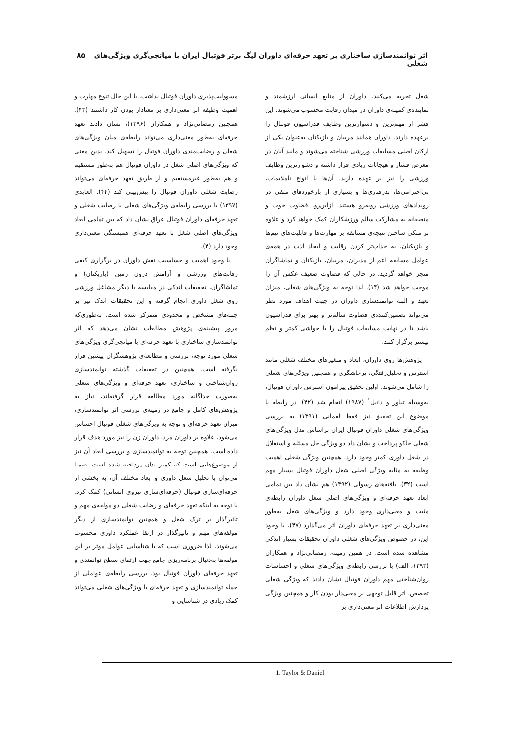اثر توانمندسازی ساختاری بر تعهد حرفه‌ای داوران لیگ برتر فوتبال ایران با میانجی‌گری ویژگی‌های شغلی ۸۵
شغل تجربه می‌کنند. داوران از منابع انسانی ارزشمند و نماینده‌ی کمیته‌ی داوران در میدان رقابت محسوب می‌شوند. این قشر از مهم‌ترین و دشوارترین وظایف فدراسیون فوتبال را برعهده دارند. داوران همانند مربیان و بازیکنان به‌عنوان یکی از ارکان اصلی مسابقات ورزشی شناخته می‌شوند و مانند آنان در معرض فشار و هیجانات زیادی قرار داشته و دشوارترین وظایف ورزشی را نیز بر عهده دارند. آن‌ها با انواع ناملایمات، بی‌احترامی‌ها، بدرفتاری‌ها و بسیاری از بازخوردهای منفی در رویدادهای ورزشی روبه‌رو هستند. ازاین‌رو، قضاوت خوب و منصفانه به مشارکت سالم ورزشکاران کمک خواهد کرد و علاوه بر متکی ساختن نتیجه‌ی مسابقه بر مهارت‌ها و قابلیت‌های تیم‌ها و بازیکنان، به جذاب‌تر کردن رقابت و ایجاد لذت در همه‌ی عوامل مسابقه اعم از مدیران، مربیان، بازیکنان و تماشاگران منجر خواهد گردید، در حالی که قضاوت ضعیف عکس آن را موجب خواهد شد (۱۳). لذا توجه به ویژگی‌های شغلی، میزان تعهد و البته توانمندسازی داوران در جهت اهداف مورد نظر می‌تواند تضمین‌کننده‌ی قضاوت سالم‌تر و بهتر برای فدراسیون باشد تا در نهایت مسابقات فوتبال را با حواشی کمتر و نظم بیشتر برگزار کنند.
پژوهش‌ها روی داوران، ابعاد و متغیرهای مختلف شغلی مانند استرس و تحلیل‌رفتگی، پرخاشگری و همچنین ویژگی‌های شغلی را شامل می‌شوند. اولین تحقیق پیرامون استرس داوران فوتبال، به‌وسیله تیلور و دانیل<sup>۱</sup> (۱۹۸۷) انجام شد (۴۲). در رابطه با موضوع این تحقیق نیز فقط لقمانی (۱۳۹۱) به بررسی ویژگی‌های شغلی داوران فوتبال ایران براساس مدل ویژگی‌های شغلی جاکو پرداخت و نشان داد دو ویژگی حل مسئله و استقلال در شغل داوری کمتر وجود دارد. همچنین ویژگی شغلی اهمیت وظیفه به مثابه ویژگی اصلی شغل داوران فوتبال بسیار مهم است (۳۲). یافته‌های رسولی (۱۳۹۲) هم نشان داد بین تمامی ابعاد تعهد حرفه‌ای و ویژگی‌های اصلی شغل داوران رابطه‌ی مثبت و معنی‌داری وجود دارد و ویژگی‌های شغل به‌طور معنی‌داری بر تعهد حرفه‌ای داوران اثر می‌گذارد (۴۷). با وجود این، در خصوص ویژگی‌های شغلی داوران تحقیقات بسیار اندکی مشاهده شده است. در همین زمینه، رمضانی‌نژاد و همکاران (۱۳۹۳، الف) با بررسی رابطه‌ی ویژگی‌های شغلی و احساسات روان‌شناختی مهم داوران فوتبال نشان دادند که ویژگی شغلی تخصص، اثر قابل توجهی بر معنی‌دار بودن کار و همچنین ویژگی پردازش اطلاعات اثر معنی‌داری بر
مسوولیت‌پذیری داوران فوتبال نداشت. با این حال تنوع مهارت و اهمیت وظیفه اثر معنی‌داری بر معنادار بودن کار داشتند (۴۳). همچنین رمضانی‌نژاد و همکاران (۱۳۹۶)، نشان دادند تعهد حرفه‌ای به‌طور معنی‌داری می‌تواند رابطه‌ی میان ویژگی‌های شغلی و رضایت‌مندی داوران فوتبال را تسهیل کند. بدین معنی که ویژگی‌های اصلی شغل در داوران فوتبال هم به‌طور مستقیم و هم به‌طور غیرمستقیم و از طریق تعهد حرفه‌ای می‌تواند رضایت شغلی داوران فوتبال را پیش‌بینی کند (۴۴). العابدی (۱۳۹۷) با بررسی رابطه‌ی ویژگی‌های شغلی با رضایت شغلی و تعهد حرفه‌ای داوران فوتبال عراق نشان داد که بین تمامی ابعاد ویژگی‌های اصلی شغل با تعهد حرفه‌ای همبستگی معنی‌داری وجود دارد (۴).
با وجود اهمیت و حساسیت نقش داوران در برگزاری کیفی رقابت‌های ورزشی و آرامش درون زمین (بازیکنان) و تماشاگران، تحقیقات اندکی در مقایسه با دیگر مشاغل ورزشی روی شغل داوری انجام گرفته و این تحقیقات اندک نیز بر جنبه‌های مشخص و محدودی متمرکز شده است. به‌طوری‌که مرور پیشینه‌ی پژوهش مطالعات نشان می‌دهد که اثر توانمندسازی ساختاری با تعهد حرفه‌ای با میانجی‌گری ویژگی‌های شغلی مورد توجه، بررسی و مطالعه‌ی پژوهشگران پیشین قرار نگرفته است. همچنین در تحقیقات گذشته توانمندسازی روان‌شناختی و ساختاری، تعهد حرفه‌ای و ویژگی‌های شغلی به‌صورت جداگانه مورد مطالعه قرار گرفته‌اند، نیاز به پژوهش‌های کامل و جامع در زمینه‌ی بررسی اثر توانمندسازی، میزان تعهد حرفه‌ای و توجه به ویژگی‌های شغلی فوتبال احساس می‌شود. علاوه بر داوران مرد، داوران زن را نیز مورد هدف قرار داده است. همچنین توجه به توانمندسازی و بررسی ابعاد آن نیز از موضوع‌هایی است که کمتر بدان پرداخته شده است. ضمنا می‌توان با تحلیل شغل داوری و ابعاد مختلف آن، به بخشی از حرفه‌ای‌سازی فوتبال (حرفه‌ای‌سازی نیروی انسانی) کمک کرد. با توجه به اینکه تعهد حرفه‌ای و رضایت شغلی دو مولفه‌ی مهم و تاثیرگذار بر ترک شغل و همچنین توانمندسازی از دیگر مولفه‌های مهم و تاثیرگذار در ارتقا عملکرد داوری محسوب می‌شوند، لذا ضروری است که با شناسایی عوامل موثر بر این مولفه‌ها به‌دنبال برنامه‌ریزی جامع جهت ارتقای سطح توانمندی و تعهد حرفه‌ای داوران فوتبال بود. بررسی رابطه‌ی عواملی از جمله توانمندسازی و تعهد حرفه‌ای با ویژگی‌های شغلی می‌تواند کمک زیادی در شناسایی و
1. Taylor & Daniel